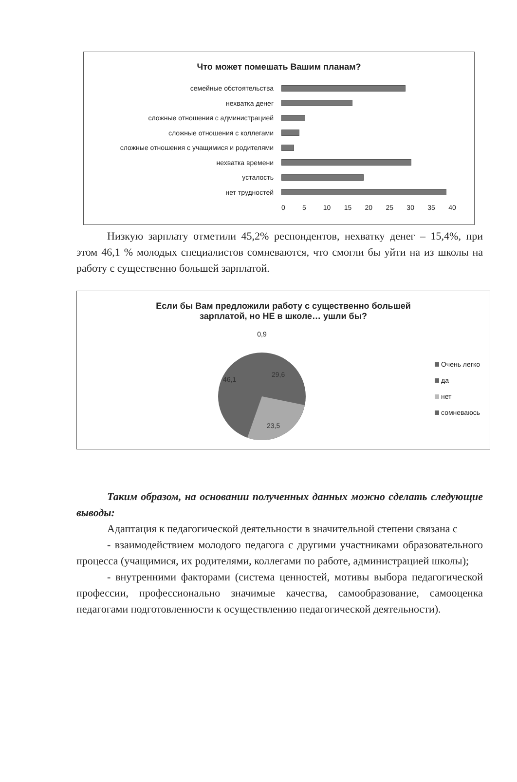Что может помешать Вашим планам?
семейные обстоятельства
нехватка денег
сложные отношения с администрацией
сложные отношения с коллегами
сложные отношения с учащимися и родителями
нехватка времени
усталость
нет трудностей
0 5 10 15 20 25 30 35 40
Низкую зарплату отметили 45,2% респондентов, нехватку денег – 15,4%, при этом 46,1 % молодых специалистов сомневаются, что смогли бы уйти на из школы на работу с существенно большей зарплатой.
Если бы Вам предложили работу с существенно большей
зарплатой, но НЕ в школе… ушли бы?
0,9
46,1
29,6
23,5
Очень легко
да
нет
сомневаюсь
Таким образом, на основании полученных данных можно сделать следующие выводы:
Адаптация к педагогической деятельности в значительной степени связана с
- взаимодействием молодого педагога с другими участниками образовательного процесса (учащимися, их родителями, коллегами по работе, администрацией школы);
- внутренними факторами (система ценностей, мотивы выбора педагогической профессии, профессионально значимые качества, самообразование, самооценка педагогами подготовленности к осуществлению педагогической деятельности).